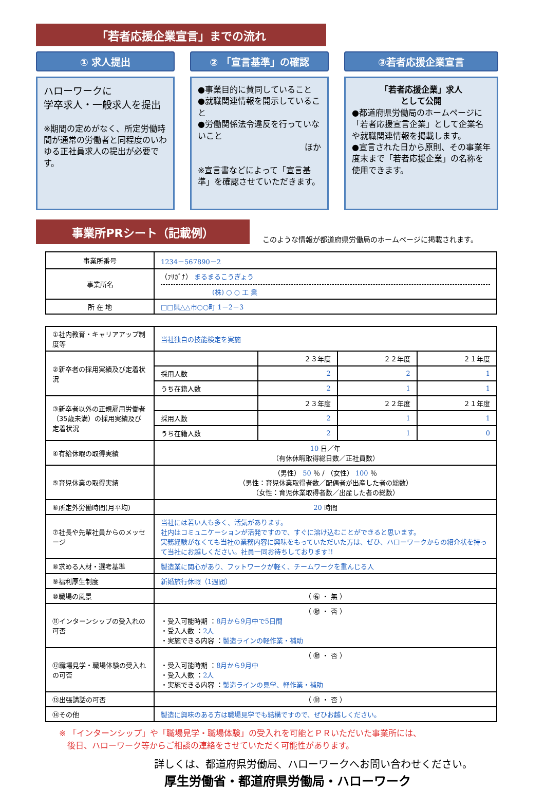「若者応援企業宣言」までの流れ
① 求人提出
ハローワークに
学卒求人・一般求人を提出
※期間の定めがなく、所定労働時間が通常の労働者と同程度のいわゆる正社員求人の提出が必要です。
② 「宣言基準」の確認
●事業目的に賛同していること
●就職関連情報を開示していること
●労働関係法令違反を行っていないこと
ほか
※宣言書などによって「宣言基準」を確認させていただきます。
③若者応援企業宣言
「若者応援企業」求人
として公開
●都道府県労働局のホームページに「若者応援宣言企業」として企業名や就職関連情報を掲載します。
●宣言された日から原則、その事業年度末まで「若者応援企業」の名称を使用できます。
事業所PRシート（記載例）
このような情報が都道府県労働局のホームページに掲載されます。
| 事業所番号 | 1234－567890－2 |
| 事業所名 | （ﾌﾘｶﾞﾅ） まるまるこうぎょう (株) ○ ○ 工 業 |
| 所 在 地 | □□県△△市○○町 1－2－3 |
| ①社内教育・キャリアアップ制度等 | 当社独自の技能検定を実施 | | | |
| ②新卒者の採用実績及び定着状況 | | ２３年度 | ２２年度 | ２１年度 |
| | 採用人数 | 2 | 2 | 1 |
| | うち在籍人数 | 2 | 1 | 1 |
| ③新卒者以外の正規雇用労働者（35歳未満）の採用実績及び定着状況 | | ２３年度 | ２２年度 | ２１年度 |
| | 採用人数 | 2 | 1 | 1 |
| | うち在籍人数 | 2 | 1 | 0 |
| ④有給休暇の取得実績 | 10 日／年 （有休休暇取得総日数／正社員数） | | | |
| ⑤育児休業の取得実績 | （男性） 50 ％ / （女性） 100 ％ （男性：育児休業取得者数／配偶者が出産した者の総数） （女性：育児休業取得者数／出産した者の総数） | | | |
| ⑥所定外労働時間(月平均) | 20 時間 | | | |
| ⑦社長や先輩社員からのメッセージ | 当社には若い人も多く、活気があります。 社内はコミュニケーションが活発ですので、すぐに溶け込むことができると思います。 実務経験がなくても当社の業務内容に興味をもっていただいた方は、ぜひ、ハローワークからの紹介状を持って当社にお越しください。社員一同お待ちしております!! | | | |
| ⑧求める人材・選考基準 | 製造業に関心があり、フットワークが軽く、チームワークを重んじる人 | | | |
| ⑨福利厚生制度 | 新婚旅行休暇（1週間） | | | |
| ⑩職場の風景 | （ ㊒ ・ 無 ） | | | |
| ⑪インターンシップの受入れの可否 | （ ㊖ ・ 否 ） ・受入可能時期 ： 8月から9月中で5日間 ・受入人数 ： 2人 ・実施できる内容 ： 製造ラインの軽作業・補助 | | | |
| ⑫職場見学・職場体験の受入れの可否 | （ ㊖ ・ 否 ） ・受入可能時期 ： 8月から9月中 ・受入人数 ： 2人 ・実施できる内容 ： 製造ラインの見学、軽作業・補助 | | | |
| ⑬出張講話の可否 | （ ㊖ ・ 否 ） | | | |
| ⑭その他 | 製造に興味のある方は職場見学でも結構ですので、ぜひお越しください。 | | | |
※ 「インターンシップ」や「職場見学・職場体験」の受入れを可能とＰＲいただいた事業所には、
　後日、ハローワーク等からご相談の連絡をさせていただく可能性があります。
詳しくは、都道府県労働局、ハローワークへお問い合わせください。
厚生労働省・都道府県労働局・ハローワーク